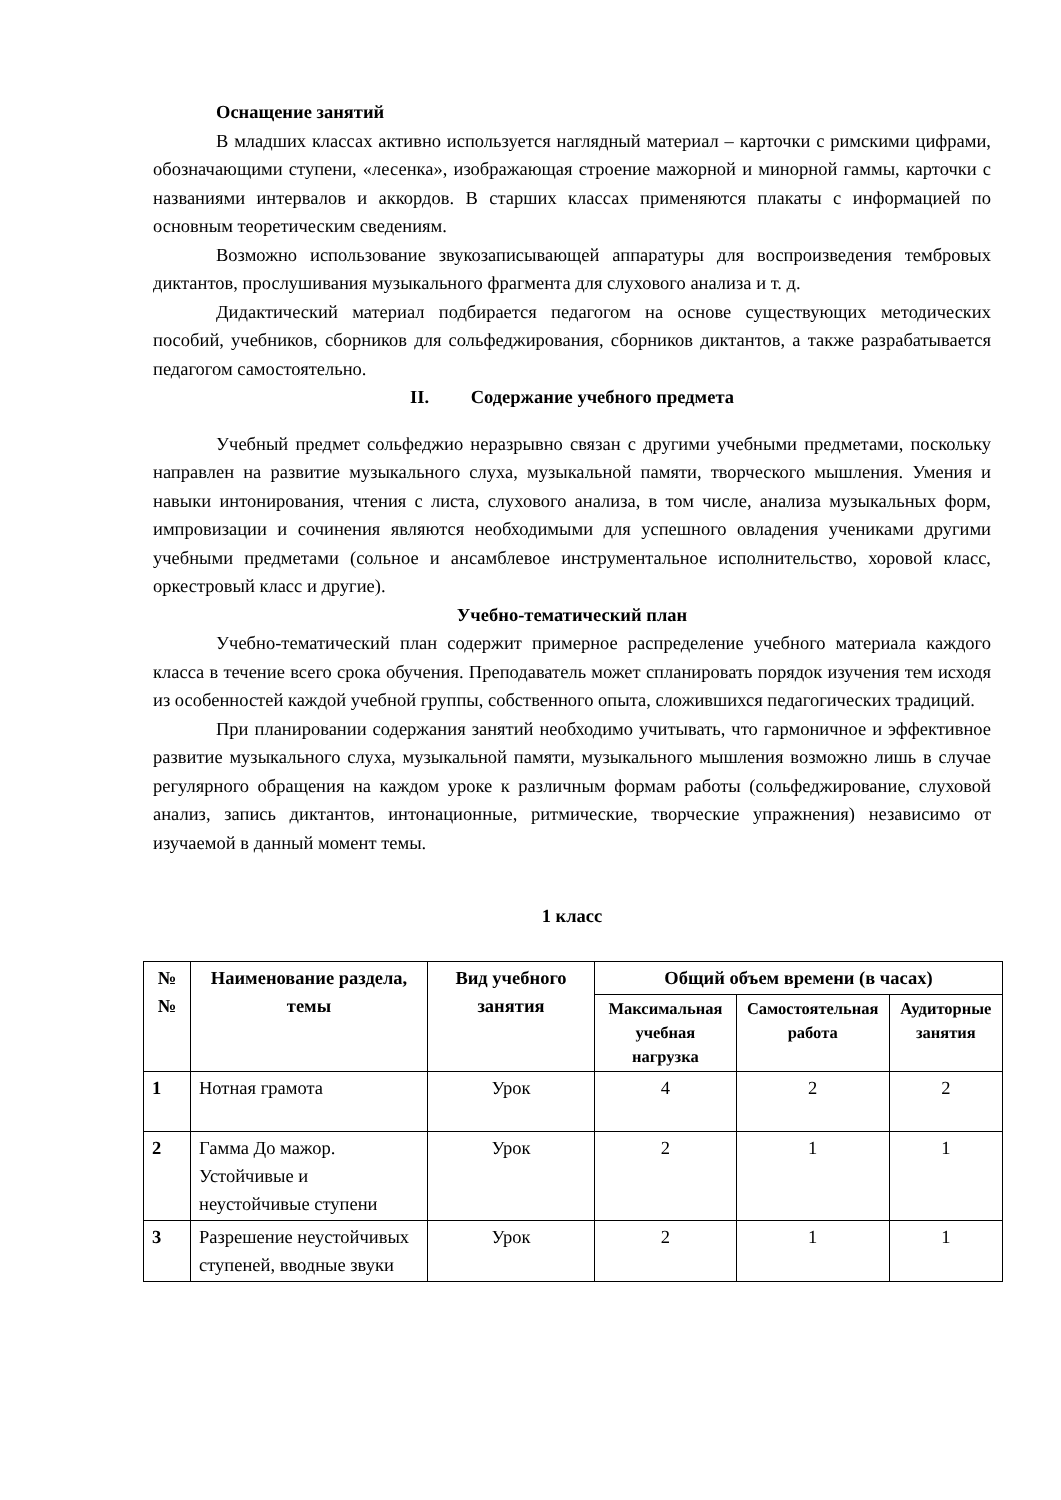Оснащение занятий
В младших классах активно используется наглядный материал – карточки с римскими цифрами, обозначающими ступени, «лесенка», изображающая строение мажорной и минорной гаммы, карточки с названиями интервалов и аккордов. В старших классах применяются плакаты с информацией по основным теоретическим сведениям.
Возможно использование звукозаписывающей аппаратуры для воспроизведения тембровых диктантов, прослушивания музыкального фрагмента для слухового анализа и т. д.
Дидактический материал подбирается педагогом на основе существующих методических пособий, учебников, сборников для сольфеджирования, сборников диктантов, а также разрабатывается педагогом самостоятельно.
II. Содержание учебного предмета
Учебный предмет сольфеджио неразрывно связан с другими учебными предметами, поскольку направлен на развитие музыкального слуха, музыкальной памяти, творческого мышления. Умения и навыки интонирования, чтения с листа, слухового анализа, в том числе, анализа музыкальных форм, импровизации и сочинения являются необходимыми для успешного овладения учениками другими учебными предметами (сольное и ансамблевое инструментальное исполнительство, хоровой класс, оркестровый класс и другие).
Учебно-тематический план
Учебно-тематический план содержит примерное распределение учебного материала каждого класса в течение всего срока обучения. Преподаватель может спланировать порядок изучения тем исходя из особенностей каждой учебной группы, собственного опыта, сложившихся педагогических традиций.
При планировании содержания занятий необходимо учитывать, что гармоничное и эффективное развитие музыкального слуха, музыкальной памяти, музыкального мышления возможно лишь в случае регулярного обращения на каждом уроке к различным формам работы (сольфеджирование, слуховой анализ, запись диктантов, интонационные, ритмические, творческие упражнения) независимо от изучаемой в данный момент темы.
1 класс
| № № | Наименование раздела, темы | Вид учебного занятия | Общий объем времени (в часах) | | |
| --- | --- | --- | --- | --- | --- |
| | | | Максимальная учебная нагрузка | Самостоятельная работа | Аудиторные занятия |
| 1 | Нотная грамота | Урок | 4 | 2 | 2 |
| 2 | Гамма До мажор. Устойчивые и неустойчивые ступени | Урок | 2 | 1 | 1 |
| 3 | Разрешение неустойчивых ступеней, вводные звуки | Урок | 2 | 1 | 1 |